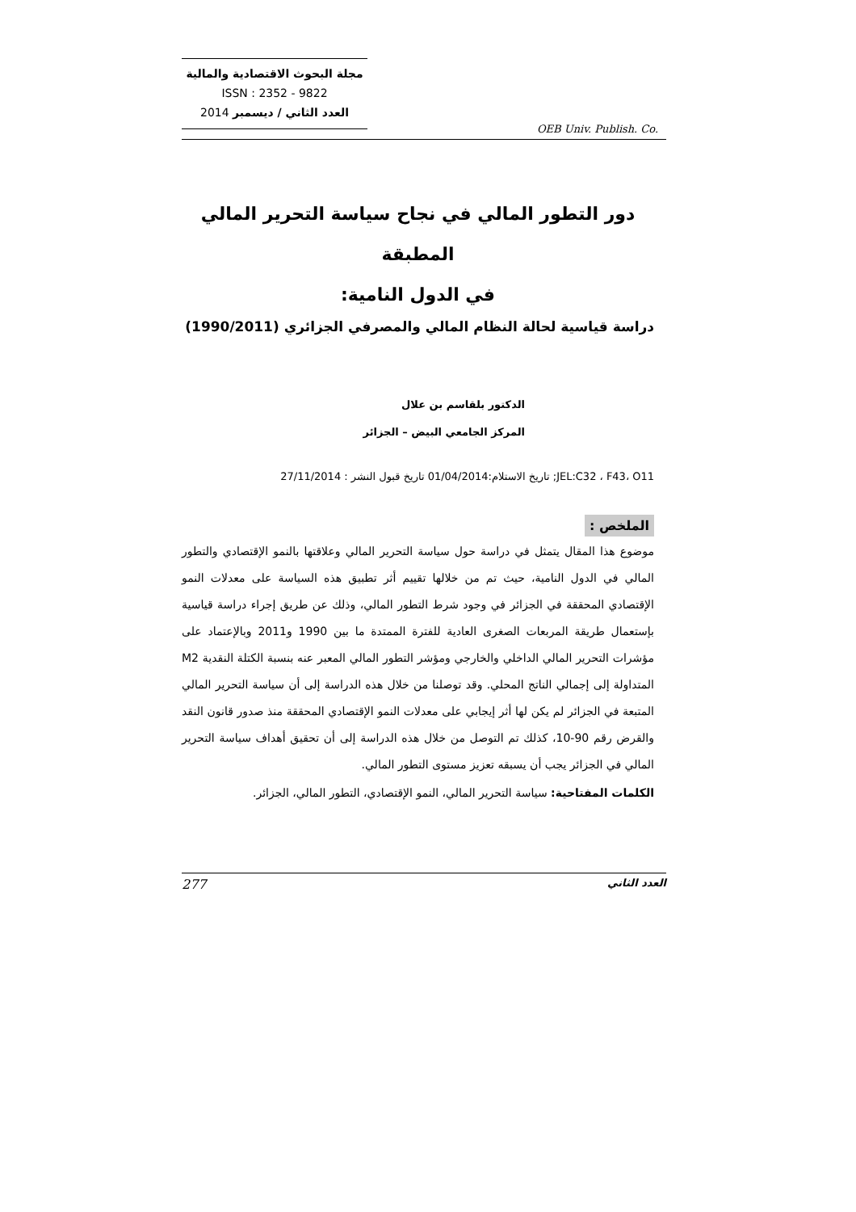مجلة البحوث الاقتصادية والمالية
ISSN : 2352 - 9822
العدد الثاني / ديسمبر 2014
OEB Univ. Publish. Co.
دور التطور المالي في نجاح سياسة التحرير المالي المطبقة
في الدول النامية:
دراسة قياسية لحالة النظام المالي والمصرفي الجزائري (1990/2011)
الدكتور بلقاسم بن علال
المركز الجامعي البيض – الجزائر
JEL:C32 ، F43، O11; تاريخ الاستلام:01/04/2014 تاريخ قبول النشر : 27/11/2014
الملخص :
موضوع هذا المقال يتمثل في دراسة حول سياسة التحرير المالي وعلاقتها بالنمو الإقتصادي والتطور المالي في الدول النامية، حيث تم من خلالها تقييم أثر تطبيق هذه السياسة على معدلات النمو الإقتصادي المحققة في الجزائر في وجود شرط التطور المالي، وذلك عن طريق إجراء دراسة قياسية بإستعمال طريقة المربعات الصغرى العادية للفترة الممتدة ما بين 1990 و2011 وبالإعتماد على مؤشرات التحرير المالي الداخلي والخارجي ومؤشر التطور المالي المعبر عنه بنسبة الكتلة النقدية M2 المتداولة إلى إجمالي الناتج المحلي. وقد توصلنا من خلال هذه الدراسة إلى أن سياسة التحرير المالي المتبعة في الجزائر لم يكن لها أثر إيجابي على معدلات النمو الإقتصادي المحققة منذ صدور قانون النقد والقرض رقم 90-10، كذلك تم التوصل من خلال هذه الدراسة إلى أن تحقيق أهداف سياسة التحرير المالي في الجزائر يجب أن يسبقه تعزيز مستوى التطور المالي.
الكلمات المفتاحية: سياسة التحرير المالي، النمو الإقتصادي، التطور المالي، الجزائر.
العدد الثاني 277